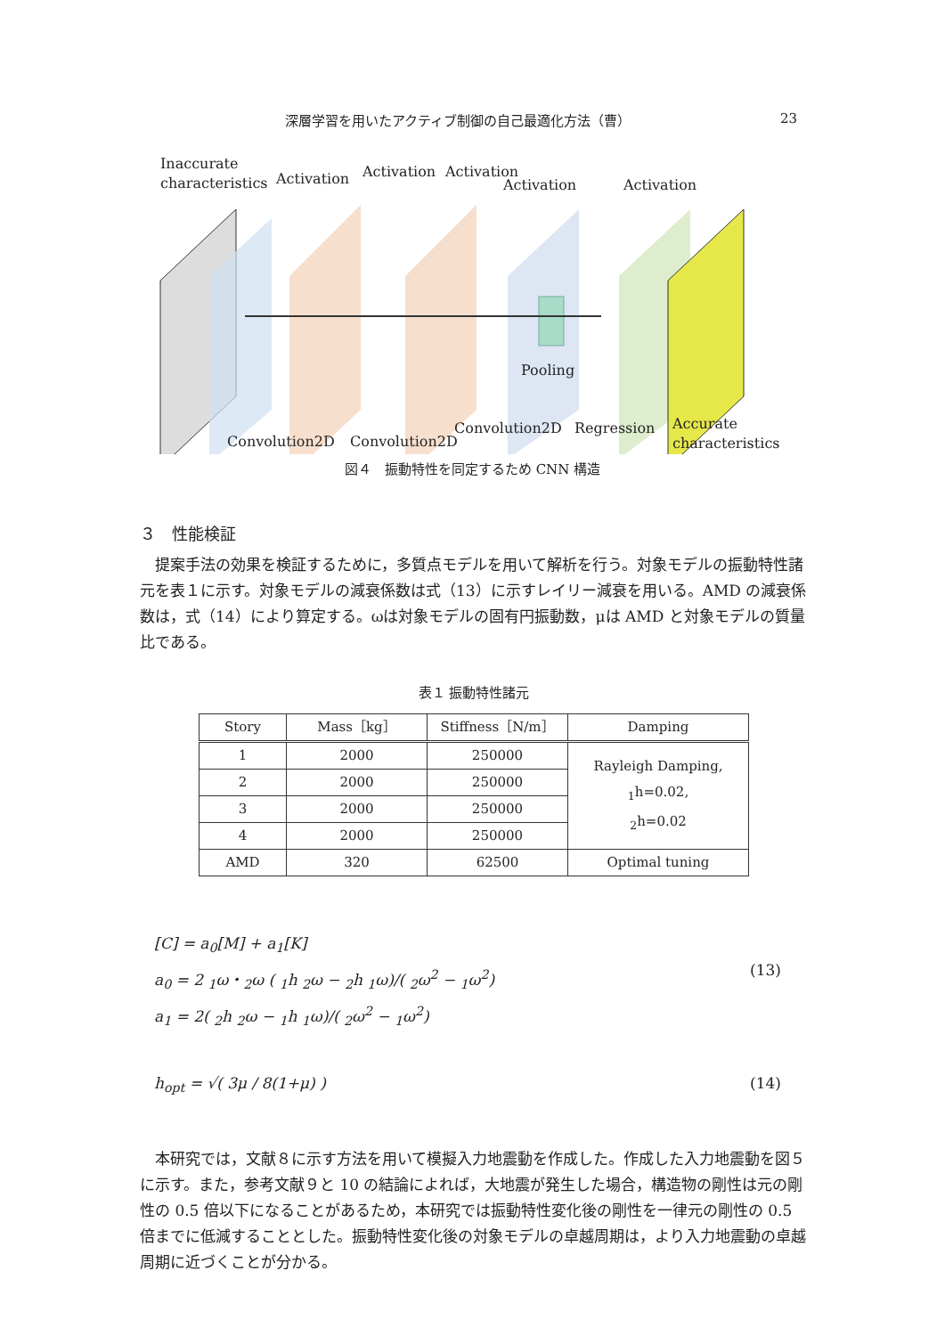深層学習を用いたアクティブ制御の自己最適化方法（曹） 23
Inaccurate
characteristics
Activation Activation Activation
Activation Activation
Pooling
Convolution2D Convolution2D
Convolution2D Regression
Accurate
characteristics
図４　振動特性を同定するため CNN 構造
３　性能検証
提案手法の効果を検証するために，多質点モデルを用いて解析を行う。対象モデルの振動特性諸元を表１に示す。対象モデルの減衰係数は式（13）に示すレイリー減衰を用いる。AMD の減衰係数は，式（14）により算定する。ωは対象モデルの固有円振動数，μは AMD と対象モデルの質量比である。
表１ 振動特性諸元
| Story | Mass［kg］ | Stiffness［N/m］ | Damping |
| --- | --- | --- | --- |
| 1 | 2000 | 250000 | Rayleigh Damping, <sub>1</sub>h=0.02, <sub>2</sub>h=0.02 |
| 2 | 2000 | 250000 | |
| 3 | 2000 | 250000 | |
| 4 | 2000 | 250000 | |
| AMD | 320 | 62500 | Optimal tuning |
[C] = a<sub>0</sub>[M] + a<sub>1</sub>[K]
a<sub>0</sub> = 2 <sub>1</sub>ω・<sub>2</sub>ω ( <sub>1</sub>h <sub>2</sub>ω − <sub>2</sub>h <sub>1</sub>ω)/( <sub>2</sub>ω<sup>2</sup> − <sub>1</sub>ω<sup>2</sup>)
(13)
a<sub>1</sub> = 2( <sub>2</sub>h <sub>2</sub>ω − <sub>1</sub>h <sub>1</sub>ω)/( <sub>2</sub>ω<sup>2</sup> − <sub>1</sub>ω<sup>2</sup>)
h<sub>opt</sub> = √( 3μ / 8(1+μ) ) (14)
本研究では，文献８に示す方法を用いて模擬入力地震動を作成した。作成した入力地震動を図５に示す。また，参考文献９と 10 の結論によれば，大地震が発生した場合，構造物の剛性は元の剛性の 0.5 倍以下になることがあるため，本研究では振動特性変化後の剛性を一律元の剛性の 0.5 倍までに低減することとした。振動特性変化後の対象モデルの卓越周期は，より入力地震動の卓越周期に近づくことが分かる。